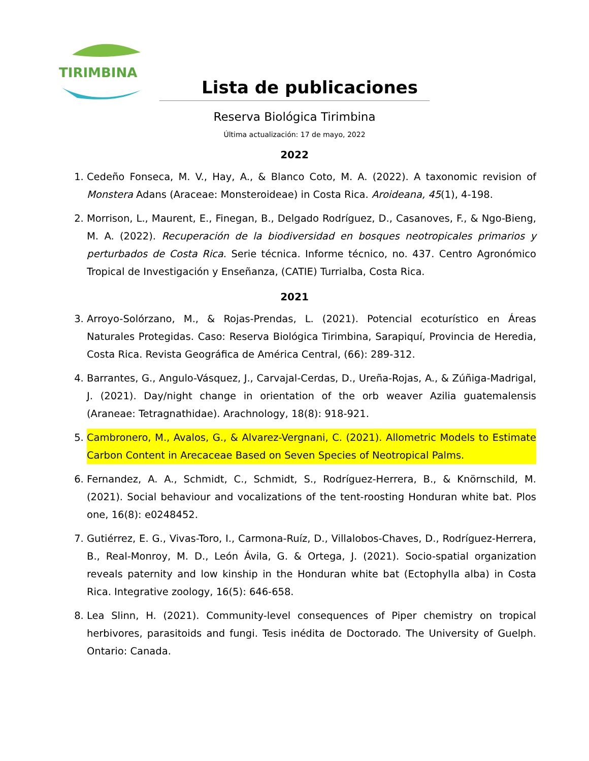TIRIMBINA
Lista de publicaciones
Reserva Biológica Tirimbina
Última actualización: 17 de mayo, 2022
2022
1. Cedeño Fonseca, M. V., Hay, A., & Blanco Coto, M. A. (2022). A taxonomic revision of Monstera Adans (Araceae: Monsteroideae) in Costa Rica. Aroideana, 45(1), 4-198.
2. Morrison, L., Maurent, E., Finegan, B., Delgado Rodríguez, D., Casanoves, F., & Ngo-Bieng, M. A. (2022). Recuperación de la biodiversidad en bosques neotropicales primarios y perturbados de Costa Rica. Serie técnica. Informe técnico, no. 437. Centro Agronómico Tropical de Investigación y Enseñanza, (CATIE) Turrialba, Costa Rica.
2021
3. Arroyo-Solórzano, M., & Rojas-Prendas, L. (2021). Potencial ecoturístico en Áreas Naturales Protegidas. Caso: Reserva Biológica Tirimbina, Sarapiquí, Provincia de Heredia, Costa Rica. Revista Geográfica de América Central, (66): 289-312.
4. Barrantes, G., Angulo-Vásquez, J., Carvajal-Cerdas, D., Ureña-Rojas, A., & Zúñiga-Madrigal, J. (2021). Day/night change in orientation of the orb weaver Azilia guatemalensis (Araneae: Tetragnathidae). Arachnology, 18(8): 918-921.
5. Cambronero, M., Avalos, G., & Alvarez-Vergnani, C. (2021). Allometric Models to Estimate Carbon Content in Arecaceae Based on Seven Species of Neotropical Palms.
6. Fernandez, A. A., Schmidt, C., Schmidt, S., Rodríguez-Herrera, B., & Knörnschild, M. (2021). Social behaviour and vocalizations of the tent-roosting Honduran white bat. Plos one, 16(8): e0248452.
7. Gutiérrez, E. G., Vivas-Toro, I., Carmona-Ruíz, D., Villalobos-Chaves, D., Rodríguez-Herrera, B., Real-Monroy, M. D., León Ávila, G. & Ortega, J. (2021). Socio-spatial organization reveals paternity and low kinship in the Honduran white bat (Ectophylla alba) in Costa Rica. Integrative zoology, 16(5): 646-658.
8. Lea Slinn, H. (2021). Community-level consequences of Piper chemistry on tropical herbivores, parasitoids and fungi. Tesis inédita de Doctorado. The University of Guelph. Ontario: Canada.